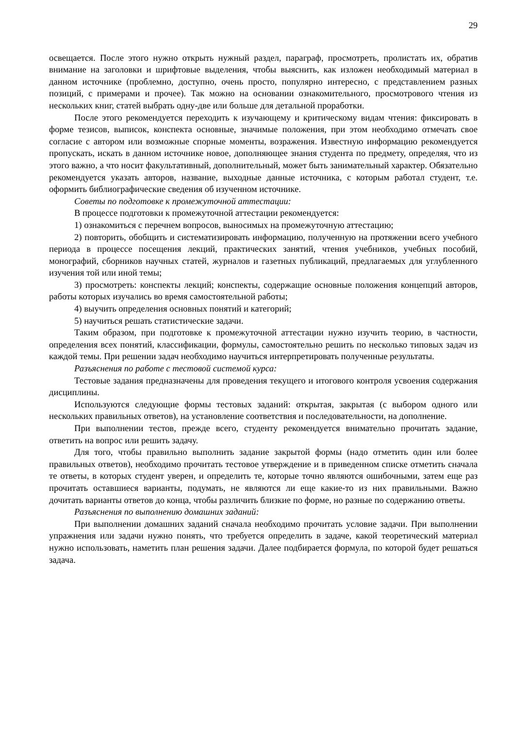29
освещается. После этого нужно открыть нужный раздел, параграф, просмотреть, пролистать их, обратив внимание на заголовки и шрифтовые выделения, чтобы выяснить, как изложен необходимый материал в данном источнике (проблемно, доступно, очень просто, популярно интересно, с представлением разных позиций, с примерами и прочее). Так можно на основании ознакомительного, просмотрового чтения из нескольких книг, статей выбрать одну-две или больше для детальной проработки.
После этого рекомендуется переходить к изучающему и критическому видам чтения: фиксировать в форме тезисов, выписок, конспекта основные, значимые положения, при этом необходимо отмечать свое согласие с автором или возможные спорные моменты, возражения. Известную информацию рекомендуется пропускать, искать в данном источнике новое, дополняющее знания студента по предмету, определяя, что из этого важно, а что носит факультативный, дополнительный, может быть занимательный характер. Обязательно рекомендуется указать авторов, название, выходные данные источника, с которым работал студент, т.е. оформить библиографические сведения об изученном источнике.
Советы по подготовке к промежуточной аттестации:
В процессе подготовки к промежуточной аттестации рекомендуется:
1) ознакомиться с перечнем вопросов, выносимых на промежуточную аттестацию;
2) повторить, обобщить и систематизировать информацию, полученную на протяжении всего учебного периода в процессе посещения лекций, практических занятий, чтения учебников, учебных пособий, монографий, сборников научных статей, журналов и газетных публикаций, предлагаемых для углубленного изучения той или иной темы;
3) просмотреть: конспекты лекций; конспекты, содержащие основные положения концепций авторов, работы которых изучались во время самостоятельной работы;
4) выучить определения основных понятий и категорий;
5) научиться решать статистические задачи.
Таким образом, при подготовке к промежуточной аттестации нужно изучить теорию, в частности, определения всех понятий, классификации, формулы, самостоятельно решить по несколько типовых задач из каждой темы. При решении задач необходимо научиться интерпретировать полученные результаты.
Разъяснения по работе с тестовой системой курса:
Тестовые задания предназначены для проведения текущего и итогового контроля усвоения содержания дисциплины.
Используются следующие формы тестовых заданий: открытая, закрытая (с выбором одного или нескольких правильных ответов), на установление соответствия и последовательности, на дополнение.
При выполнении тестов, прежде всего, студенту рекомендуется внимательно прочитать задание, ответить на вопрос или решить задачу.
Для того, чтобы правильно выполнить задание закрытой формы (надо отметить один или более правильных ответов), необходимо прочитать тестовое утверждение и в приведенном списке отметить сначала те ответы, в которых студент уверен, и определить те, которые точно являются ошибочными, затем еще раз прочитать оставшиеся варианты, подумать, не являются ли еще какие-то из них правильными. Важно дочитать варианты ответов до конца, чтобы различить близкие по форме, но разные по содержанию ответы.
Разъяснения по выполнению домашних заданий:
При выполнении домашних заданий сначала необходимо прочитать условие задачи. При выполнении упражнения или задачи нужно понять, что требуется определить в задаче, какой теоретический материал нужно использовать, наметить план решения задачи. Далее подбирается формула, по которой будет решаться задача.